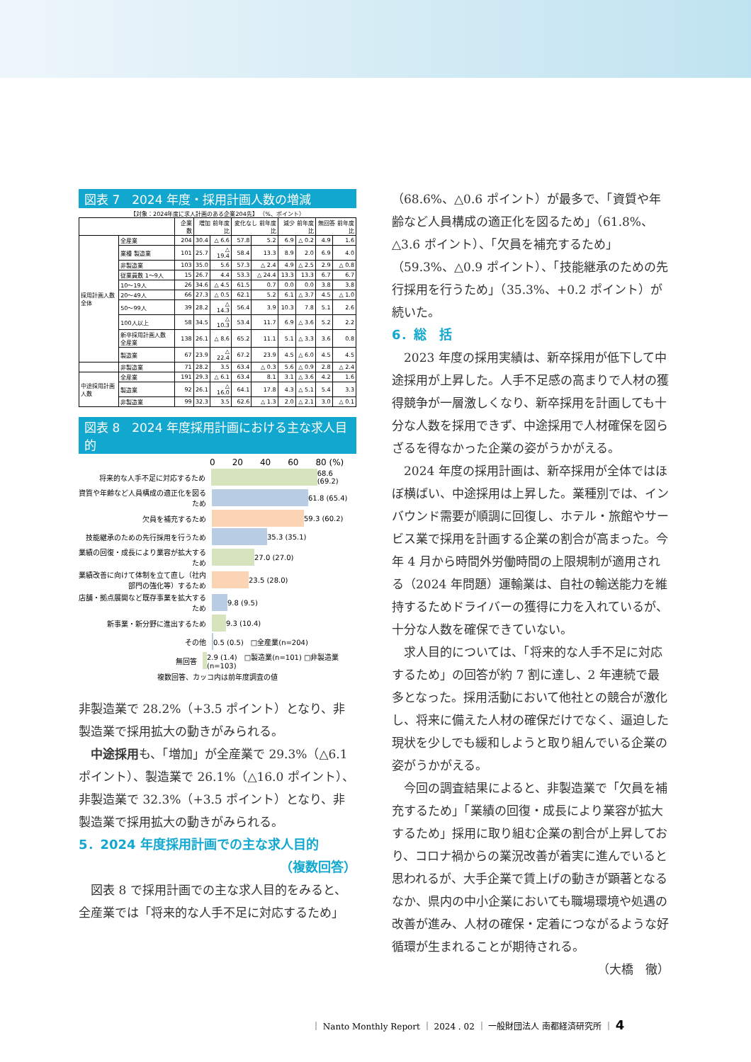図表 7　2024 年度・採用計画人数の増減
【対象：2024年度に求人計画のある企業204先】 （%、ポイント）
| | | 企業数 | 増加 前年度比 | | 変化なし 前年度比 | | 減少 前年度比 | | 無回答 前年度比 | |
| --- | --- | --- | --- | --- | --- | --- | --- | --- | --- | --- |
| 採用計画人数全体 | 全産業 | 204 | 30.4 | △ 6.6 | 57.8 | 5.2 | 6.9 | △ 0.2 | 4.9 | 1.6 |
| | 業種 製造業 | 101 | 25.7 | △ 19.4 | 58.4 | 13.3 | 8.9 | 2.0 | 6.9 | 4.0 |
| | 非製造業 | 103 | 35.0 | 5.6 | 57.3 | △ 2.4 | 4.9 | △ 2.5 | 2.9 | △ 0.8 |
| | 従業員数 1～9人 | 15 | 26.7 | 4.4 | 53.3 | △ 24.4 | 13.3 | 13.3 | 6.7 | 6.7 |
| | 10～19人 | 26 | 34.6 | △ 4.5 | 61.5 | 0.7 | 0.0 | 0.0 | 3.8 | 3.8 |
| | 20～49人 | 66 | 27.3 | △ 0.5 | 62.1 | 5.2 | 6.1 | △ 3.7 | 4.5 | △ 1.0 |
| | 50～99人 | 39 | 28.2 | △ 14.3 | 56.4 | 3.9 | 10.3 | 7.8 | 5.1 | 2.6 |
| | 100人以上 | 58 | 34.5 | △ 10.3 | 53.4 | 11.7 | 6.9 | △ 3.6 | 5.2 | 2.2 |
| | 新卒採用計画人数 全産業 | 138 | 26.1 | △ 8.6 | 65.2 | 11.1 | 5.1 | △ 3.3 | 3.6 | 0.8 |
| | 製造業 | 67 | 23.9 | △ 22.4 | 67.2 | 23.9 | 4.5 | △ 6.0 | 4.5 | 4.5 |
| | 非製造業 | 71 | 28.2 | 3.5 | 63.4 | △ 0.3 | 5.6 | △ 0.9 | 2.8 | △ 2.4 |
| 中途採用計画人数 | 全産業 | 191 | 29.3 | △ 6.1 | 63.4 | 8.1 | 3.1 | △ 3.6 | 4.2 | 1.6 |
| | 製造業 | 92 | 26.1 | △ 16.0 | 64.1 | 17.8 | 4.3 | △ 5.1 | 5.4 | 3.3 |
| | 非製造業 | 99 | 32.3 | 3.5 | 62.6 | △ 1.3 | 2.0 | △ 2.1 | 3.0 | △ 0.1 |
図表 8　2024 年度採用計画における主な求人目的
0　　20　　40　　60　　80 (%)
将来的な人手不足に対応するため
68.6 (69.2)
資質や年齢など人員構成の適正化を図るため
61.8 (65.4)
欠員を補充するため
59.3 (60.2)
技能継承のための先行採用を行うため
35.3 (35.1)
業績の回復・成長により業容が拡大するため
27.0 (27.0)
業績改善に向けて体制を立て直し（社内部門の強化等）するため
23.5 (28.0)
店舗・拠点展開など既存事業を拡大するため
9.8 (9.5)
新事業・新分野に進出するため
9.3 (10.4)
その他
0.5 (0.5)　□全産業(n=204)
無回答
2.9 (1.4)　□製造業(n=101) □非製造業(n=103)
複数回答、カッコ内は前年度調査の値
非製造業で 28.2%（+3.5 ポイント）となり、非製造業で採用拡大の動きがみられる。
中途採用も、「増加」が全産業で 29.3%（△6.1 ポイント）、製造業で 26.1%（△16.0 ポイント）、非製造業で 32.3%（+3.5 ポイント）となり、非製造業で採用拡大の動きがみられる。
5．2024 年度採用計画での主な求人目的
（複数回答）
図表 8 で採用計画での主な求人目的をみると、全産業では「将来的な人手不足に対応するため」
（68.6%、△0.6 ポイント）が最多で、「資質や年齢など人員構成の適正化を図るため」（61.8%、△3.6 ポイント）、「欠員を補充するため」（59.3%、△0.9 ポイント）、「技能継承のための先行採用を行うため」（35.3%、+0.2 ポイント）が続いた。
6．総　括
2023 年度の採用実績は、新卒採用が低下して中途採用が上昇した。人手不足感の高まりで人材の獲得競争が一層激しくなり、新卒採用を計画しても十分な人数を採用できず、中途採用で人材確保を図らざるを得なかった企業の姿がうかがえる。
2024 年度の採用計画は、新卒採用が全体ではほぼ横ばい、中途採用は上昇した。業種別では、インバウンド需要が順調に回復し、ホテル・旅館やサービス業で採用を計画する企業の割合が高まった。今年 4 月から時間外労働時間の上限規制が適用される（2024 年問題）運輸業は、自社の輸送能力を維持するためドライバーの獲得に力を入れているが、十分な人数を確保できていない。
求人目的については、「将来的な人手不足に対応するため」の回答が約 7 割に達し、2 年連続で最多となった。採用活動において他社との競合が激化し、将来に備えた人材の確保だけでなく、逼迫した現状を少しでも緩和しようと取り組んでいる企業の姿がうかがえる。
今回の調査結果によると、非製造業で「欠員を補充するため」「業績の回復・成長により業容が拡大するため」採用に取り組む企業の割合が上昇しており、コロナ禍からの業況改善が着実に進んでいると思われるが、大手企業で賃上げの動きが顕著となるなか、県内の中小企業においても職場環境や処遇の改善が進み、人材の確保・定着につながるような好循環が生まれることが期待される。
（大橋　徹）
｜ Nanto Monthly Report ｜ 2024 . 02 ｜ 一般財団法人 南都経済研究所 ｜ 4